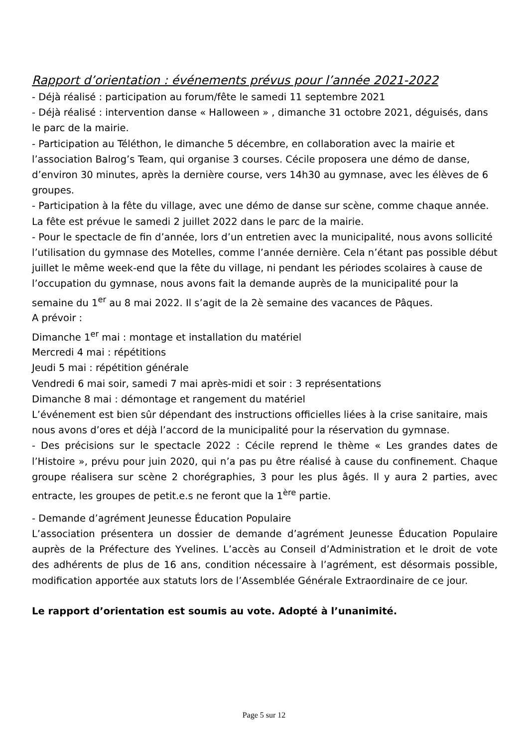Rapport d’orientation : événements prévus pour l’année 2021-2022
- Déjà réalisé : participation au forum/fête le samedi 11 septembre 2021
- Déjà réalisé : intervention danse « Halloween » , dimanche 31 octobre 2021, déguisés, dans le parc de la mairie.
- Participation au Téléthon, le dimanche 5 décembre, en collaboration avec la mairie et l’association Balrog’s Team, qui organise 3 courses. Cécile proposera une démo de danse, d’environ 30 minutes, après la dernière course, vers 14h30 au gymnase, avec les élèves de 6 groupes.
- Participation à la fête du village, avec une démo de danse sur scène, comme chaque année. La fête est prévue le samedi 2 juillet 2022 dans le parc de la mairie.
- Pour le spectacle de fin d’année, lors d’un entretien avec la municipalité, nous avons sollicité l’utilisation du gymnase des Motelles, comme l’année dernière. Cela n’étant pas possible début juillet le même week-end que la fête du village, ni pendant les périodes scolaires à cause de l’occupation du gymnase, nous avons fait la demande auprès de la municipalité pour la semaine du 1<sup>er</sup> au 8 mai 2022. Il s’agit de la 2è semaine des vacances de Pâques.
A prévoir :
Dimanche 1<sup>er</sup> mai : montage et installation du matériel
Mercredi 4 mai : répétitions
Jeudi 5 mai : répétition générale
Vendredi 6 mai soir, samedi 7 mai après-midi et soir : 3 représentations
Dimanche 8 mai : démontage et rangement du matériel
L’événement est bien sûr dépendant des instructions officielles liées à la crise sanitaire, mais nous avons d’ores et déjà l’accord de la municipalité pour la réservation du gymnase.
- Des précisions sur le spectacle 2022 : Cécile reprend le thème « Les grandes dates de l’Histoire », prévu pour juin 2020, qui n’a pas pu être réalisé à cause du confinement. Chaque groupe réalisera sur scène 2 chorégraphies, 3 pour les plus âgés. Il y aura 2 parties, avec entracte, les groupes de petit.e.s ne feront que la 1<sup>ère</sup> partie.
- Demande d’agrément Jeunesse Éducation Populaire
L’association présentera un dossier de demande d’agrément Jeunesse Éducation Populaire auprès de la Préfecture des Yvelines. L’accès au Conseil d’Administration et le droit de vote des adhérents de plus de 16 ans, condition nécessaire à l’agrément, est désormais possible, modification apportée aux statuts lors de l’Assemblée Générale Extraordinaire de ce jour.
Le rapport d’orientation est soumis au vote. Adopté à l’unanimité.
Page 5 sur 12